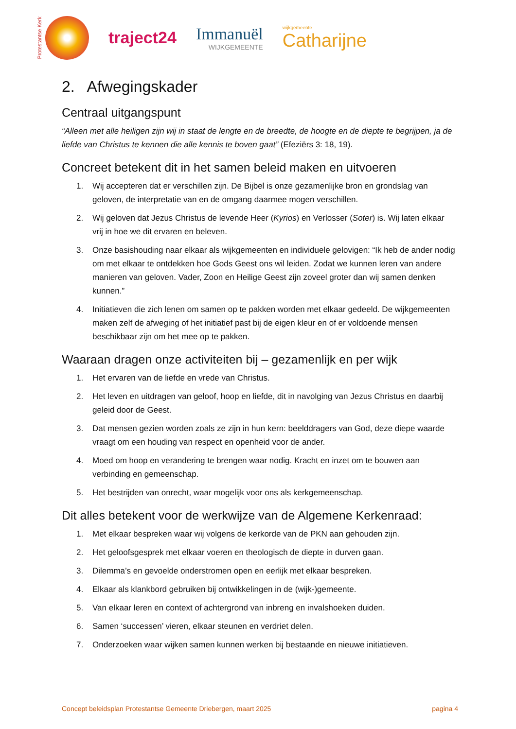Protestantse Kerk
traject24 Immanuël
WIJKGEMEENTE
wijkgemeente
Catharijne
2. Afwegingskader
Centraal uitgangspunt
“Alleen met alle heiligen zijn wij in staat de lengte en de breedte, de hoogte en de diepte te begrijpen, ja de liefde van Christus te kennen die alle kennis te boven gaat” (Efeziërs 3: 18, 19).
Concreet betekent dit in het samen beleid maken en uitvoeren
1. Wij accepteren dat er verschillen zijn. De Bijbel is onze gezamenlijke bron en grondslag van geloven, de interpretatie van en de omgang daarmee mogen verschillen.
2. Wij geloven dat Jezus Christus de levende Heer (Kyrios) en Verlosser (Soter) is. Wij laten elkaar vrij in hoe we dit ervaren en beleven.
3. Onze basishouding naar elkaar als wijkgemeenten en individuele gelovigen: “Ik heb de ander nodig om met elkaar te ontdekken hoe Gods Geest ons wil leiden. Zodat we kunnen leren van andere manieren van geloven. Vader, Zoon en Heilige Geest zijn zoveel groter dan wij samen denken kunnen.”
4. Initiatieven die zich lenen om samen op te pakken worden met elkaar gedeeld. De wijkgemeenten maken zelf de afweging of het initiatief past bij de eigen kleur en of er voldoende mensen beschikbaar zijn om het mee op te pakken.
Waaraan dragen onze activiteiten bij – gezamenlijk en per wijk
1. Het ervaren van de liefde en vrede van Christus.
2. Het leven en uitdragen van geloof, hoop en liefde, dit in navolging van Jezus Christus en daarbij geleid door de Geest.
3. Dat mensen gezien worden zoals ze zijn in hun kern: beelddragers van God, deze diepe waarde vraagt om een houding van respect en openheid voor de ander.
4. Moed om hoop en verandering te brengen waar nodig. Kracht en inzet om te bouwen aan verbinding en gemeenschap.
5. Het bestrijden van onrecht, waar mogelijk voor ons als kerkgemeenschap.
Dit alles betekent voor de werkwijze van de Algemene Kerkenraad:
1. Met elkaar bespreken waar wij volgens de kerkorde van de PKN aan gehouden zijn.
2. Het geloofsgesprek met elkaar voeren en theologisch de diepte in durven gaan.
3. Dilemma’s en gevoelde onderstromen open en eerlijk met elkaar bespreken.
4. Elkaar als klankbord gebruiken bij ontwikkelingen in de (wijk-)gemeente.
5. Van elkaar leren en context of achtergrond van inbreng en invalshoeken duiden.
6. Samen ‘successen’ vieren, elkaar steunen en verdriet delen.
7. Onderzoeken waar wijken samen kunnen werken bij bestaande en nieuwe initiatieven.
Concept beleidsplan Protestantse Gemeente Driebergen, maart 2025 pagina 4